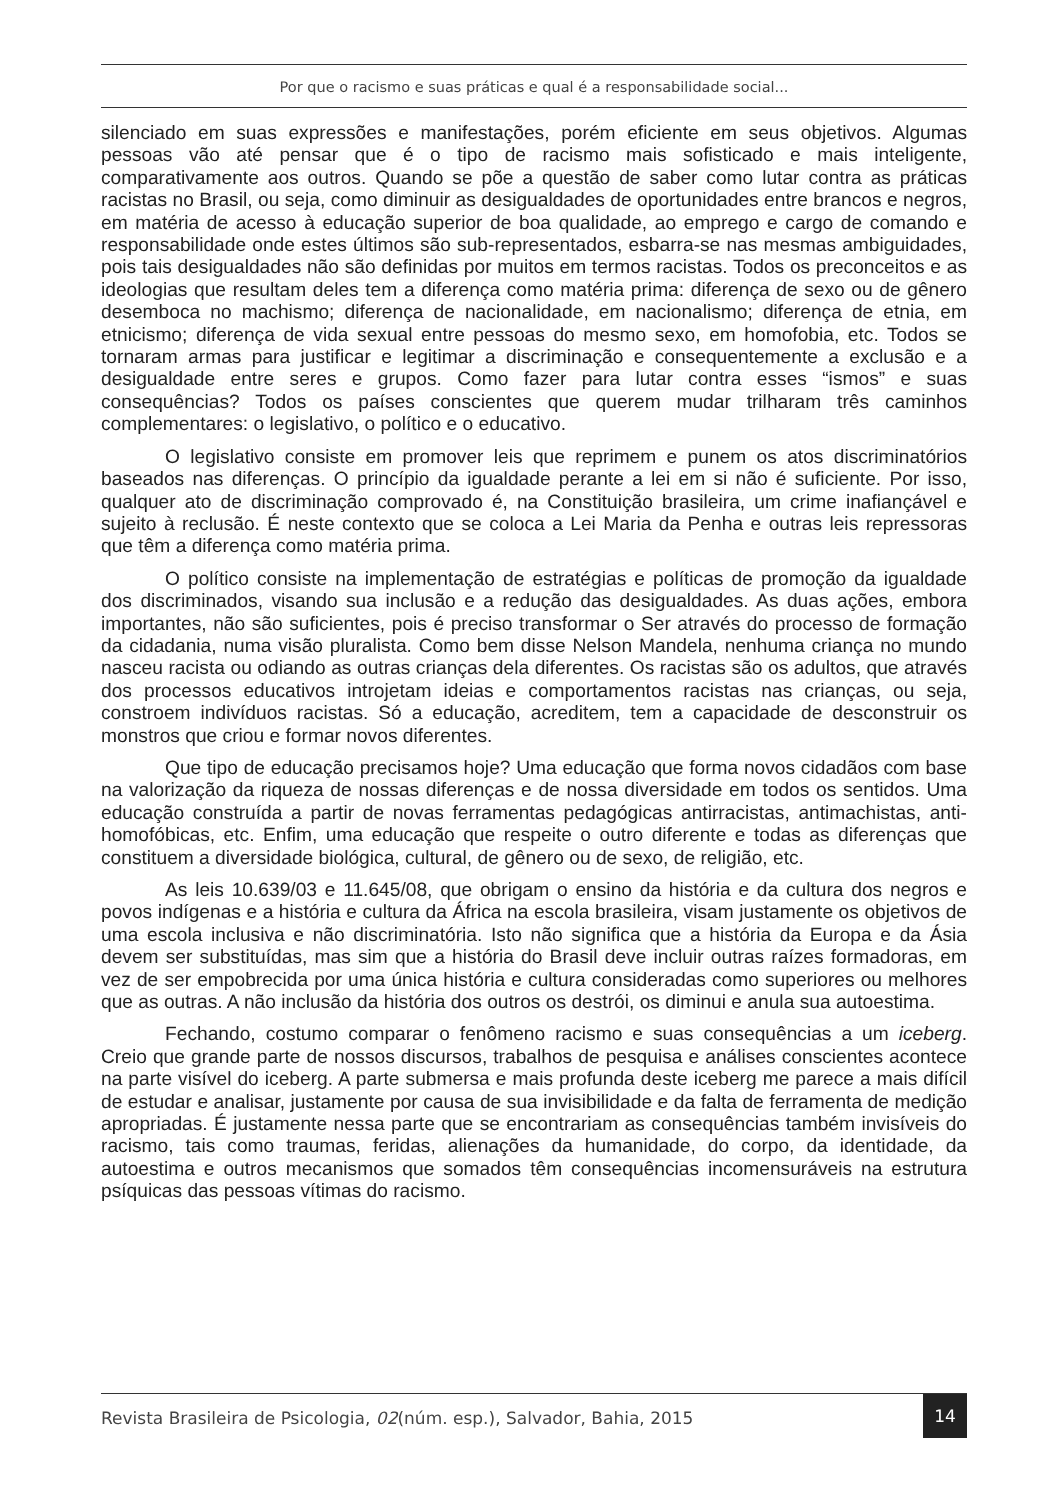Por que o racismo e suas práticas e qual é a responsabilidade social...
silenciado em suas expressões e manifestações, porém eficiente em seus objetivos. Algumas pessoas vão até pensar que é o tipo de racismo mais sofisticado e mais inteligente, comparativamente aos outros. Quando se põe a questão de saber como lutar contra as práticas racistas no Brasil, ou seja, como diminuir as desigualdades de oportunidades entre brancos e negros, em matéria de acesso à educação superior de boa qualidade, ao emprego e cargo de comando e responsabilidade onde estes últimos são sub-representados, esbarra-se nas mesmas ambiguidades, pois tais desigualdades não são definidas por muitos em termos racistas. Todos os preconceitos e as ideologias que resultam deles tem a diferença como matéria prima: diferença de sexo ou de gênero desemboca no machismo; diferença de nacionalidade, em nacionalismo; diferença de etnia, em etnicismo; diferença de vida sexual entre pessoas do mesmo sexo, em homofobia, etc. Todos se tornaram armas para justificar e legitimar a discriminação e consequentemente a exclusão e a desigualdade entre seres e grupos. Como fazer para lutar contra esses “ismos” e suas consequências? Todos os países conscientes que querem mudar trilharam três caminhos complementares: o legislativo, o político e o educativo.
O legislativo consiste em promover leis que reprimem e punem os atos discriminatórios baseados nas diferenças. O princípio da igualdade perante a lei em si não é suficiente. Por isso, qualquer ato de discriminação comprovado é, na Constituição brasileira, um crime inafiançável e sujeito à reclusão. É neste contexto que se coloca a Lei Maria da Penha e outras leis repressoras que têm a diferença como matéria prima.
O político consiste na implementação de estratégias e políticas de promoção da igualdade dos discriminados, visando sua inclusão e a redução das desigualdades. As duas ações, embora importantes, não são suficientes, pois é preciso transformar o Ser através do processo de formação da cidadania, numa visão pluralista. Como bem disse Nelson Mandela, nenhuma criança no mundo nasceu racista ou odiando as outras crianças dela diferentes. Os racistas são os adultos, que através dos processos educativos introjetam ideias e comportamentos racistas nas crianças, ou seja, constroem indivíduos racistas. Só a educação, acreditem, tem a capacidade de desconstruir os monstros que criou e formar novos diferentes.
Que tipo de educação precisamos hoje? Uma educação que forma novos cidadãos com base na valorização da riqueza de nossas diferenças e de nossa diversidade em todos os sentidos. Uma educação construída a partir de novas ferramentas pedagógicas antirracistas, antimachistas, anti-homofóbicas, etc. Enfim, uma educação que respeite o outro diferente e todas as diferenças que constituem a diversidade biológica, cultural, de gênero ou de sexo, de religião, etc.
As leis 10.639/03 e 11.645/08, que obrigam o ensino da história e da cultura dos negros e povos indígenas e a história e cultura da África na escola brasileira, visam justamente os objetivos de uma escola inclusiva e não discriminatória. Isto não significa que a história da Europa e da Ásia devem ser substituídas, mas sim que a história do Brasil deve incluir outras raízes formadoras, em vez de ser empobrecida por uma única história e cultura consideradas como superiores ou melhores que as outras. A não inclusão da história dos outros os destrói, os diminui e anula sua autoestima.
Fechando, costumo comparar o fenômeno racismo e suas consequências a um iceberg. Creio que grande parte de nossos discursos, trabalhos de pesquisa e análises conscientes acontece na parte visível do iceberg. A parte submersa e mais profunda deste iceberg me parece a mais difícil de estudar e analisar, justamente por causa de sua invisibilidade e da falta de ferramenta de medição apropriadas. É justamente nessa parte que se encontrariam as consequências também invisíveis do racismo, tais como traumas, feridas, alienações da humanidade, do corpo, da identidade, da autoestima e outros mecanismos que somados têm consequências incomensuráveis na estrutura psíquicas das pessoas vítimas do racismo.
Revista Brasileira de Psicologia, 02(núm. esp.), Salvador, Bahia, 2015 14